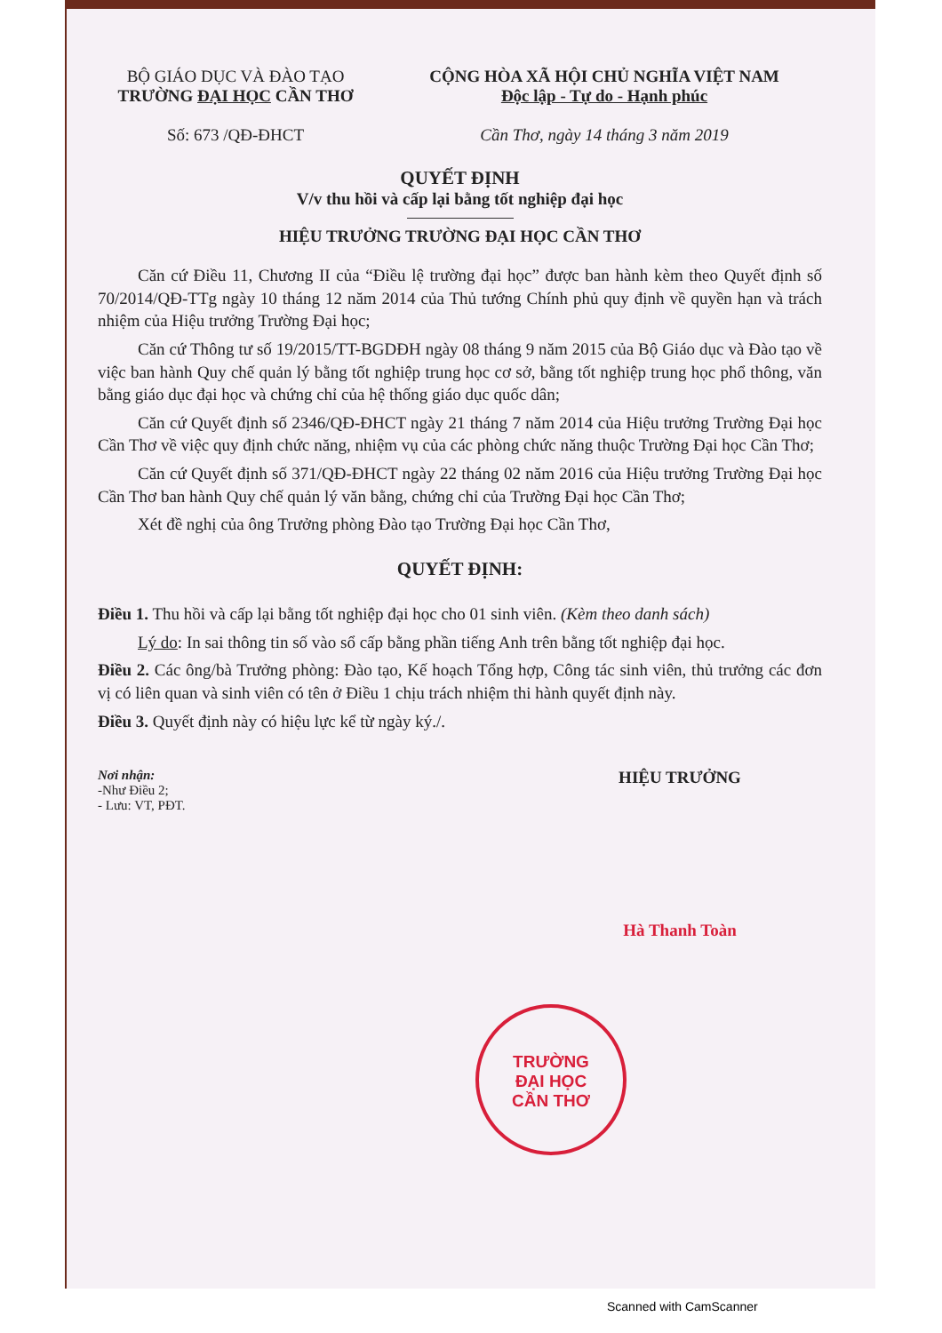BỘ GIÁO DỤC VÀ ĐÀO TẠO
TRƯỜNG ĐẠI HỌC CẦN THƠ
Số: 673 /QĐ-ĐHCT
CỘNG HÒA XÃ HỘI CHỦ NGHĨA VIỆT NAM
Độc lập - Tự do - Hạnh phúc
Cần Thơ, ngày 14 tháng 3 năm 2019
QUYẾT ĐỊNH
V/v thu hồi và cấp lại bằng tốt nghiệp đại học
HIỆU TRƯỞNG TRƯỜNG ĐẠI HỌC CẦN THƠ
Căn cứ Điều 11, Chương II của “Điều lệ trường đại học” được ban hành kèm theo Quyết định số 70/2014/QĐ-TTg ngày 10 tháng 12 năm 2014 của Thủ tướng Chính phủ quy định về quyền hạn và trách nhiệm của Hiệu trưởng Trường Đại học;
Căn cứ Thông tư số 19/2015/TT-BGDĐH ngày 08 tháng 9 năm 2015 của Bộ Giáo dục và Đào tạo về việc ban hành Quy chế quản lý bằng tốt nghiệp trung học cơ sở, bằng tốt nghiệp trung học phổ thông, văn bằng giáo dục đại học và chứng chỉ của hệ thống giáo dục quốc dân;
Căn cứ Quyết định số 2346/QĐ-ĐHCT ngày 21 tháng 7 năm 2014 của Hiệu trưởng Trường Đại học Cần Thơ về việc quy định chức năng, nhiệm vụ của các phòng chức năng thuộc Trường Đại học Cần Thơ;
Căn cứ Quyết định số 371/QĐ-ĐHCT ngày 22 tháng 02 năm 2016 của Hiệu trưởng Trường Đại học Cần Thơ ban hành Quy chế quản lý văn bằng, chứng chỉ của Trường Đại học Cần Thơ;
Xét đề nghị của ông Trưởng phòng Đào tạo Trường Đại học Cần Thơ,
QUYẾT ĐỊNH:
Điều 1. Thu hồi và cấp lại bằng tốt nghiệp đại học cho 01 sinh viên. (Kèm theo danh sách)
Lý do: In sai thông tin số vào sổ cấp bằng phần tiếng Anh trên bằng tốt nghiệp đại học.
Điều 2. Các ông/bà Trưởng phòng: Đào tạo, Kế hoạch Tổng hợp, Công tác sinh viên, thủ trưởng các đơn vị có liên quan và sinh viên có tên ở Điều 1 chịu trách nhiệm thi hành quyết định này.
Điều 3. Quyết định này có hiệu lực kể từ ngày ký./.
Nơi nhận:
-Như Điều 2;
- Lưu: VT, PĐT.
HIỆU TRƯỞNG
Hà Thanh Toàn
TRƯỜNG
ĐẠI HỌC
CẦN THƠ
Scanned with CamScanner